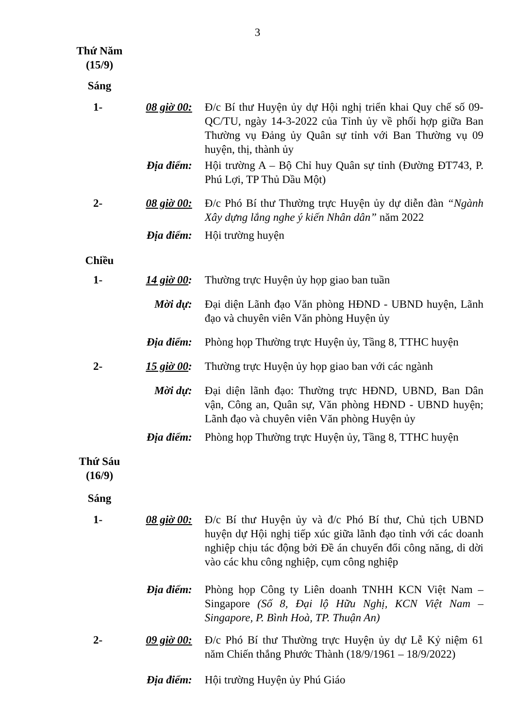3
Thứ Năm
(15/9)
Sáng
1- 08 giờ 00:
Đ/c Bí thư Huyện ủy dự Hội nghị triển khai Quy chế số 09-QC/TU, ngày 14-3-2022 của Tỉnh ủy về phối hợp giữa Ban Thường vụ Đảng ủy Quân sự tỉnh với Ban Thường vụ 09 huyện, thị, thành ủy
Địa điểm: Hội trường A – Bộ Chỉ huy Quân sự tỉnh (Đường ĐT743, P. Phú Lợi, TP Thủ Dầu Một)
2- 08 giờ 00:
Đ/c Phó Bí thư Thường trực Huyện ủy dự diễn đàn “Ngành Xây dựng lắng nghe ý kiến Nhân dân” năm 2022
Địa điểm: Hội trường huyện
Chiều
1- 14 giờ 00:
Thường trực Huyện ủy họp giao ban tuần
Mời dự: Đại diện Lãnh đạo Văn phòng HĐND - UBND huyện, Lãnh đạo và chuyên viên Văn phòng Huyện ủy
Địa điểm: Phòng họp Thường trực Huyện ủy, Tầng 8, TTHC huyện
2- 15 giờ 00:
Thường trực Huyện ủy họp giao ban với các ngành
Mời dự: Đại diện lãnh đạo: Thường trực HĐND, UBND, Ban Dân vận, Công an, Quân sự, Văn phòng HĐND - UBND huyện; Lãnh đạo và chuyên viên Văn phòng Huyện ủy
Địa điểm: Phòng họp Thường trực Huyện ủy, Tầng 8, TTHC huyện
Thứ Sáu
(16/9)
Sáng
1- 08 giờ 00:
Đ/c Bí thư Huyện ủy và đ/c Phó Bí thư, Chủ tịch UBND huyện dự Hội nghị tiếp xúc giữa lãnh đạo tỉnh với các doanh nghiệp chịu tác động bởi Đề án chuyển đổi công năng, di dời vào các khu công nghiệp, cụm công nghiệp
Địa điểm: Phòng họp Công ty Liên doanh TNHH KCN Việt Nam – Singapore (Số 8, Đại lộ Hữu Nghị, KCN Việt Nam – Singapore, P. Bình Hoà, TP. Thuận An)
2- 09 giờ 00:
Đ/c Phó Bí thư Thường trực Huyện ủy dự Lễ Kỷ niệm 61 năm Chiến thắng Phước Thành (18/9/1961 – 18/9/2022)
Địa điểm: Hội trường Huyện ủy Phú Giáo